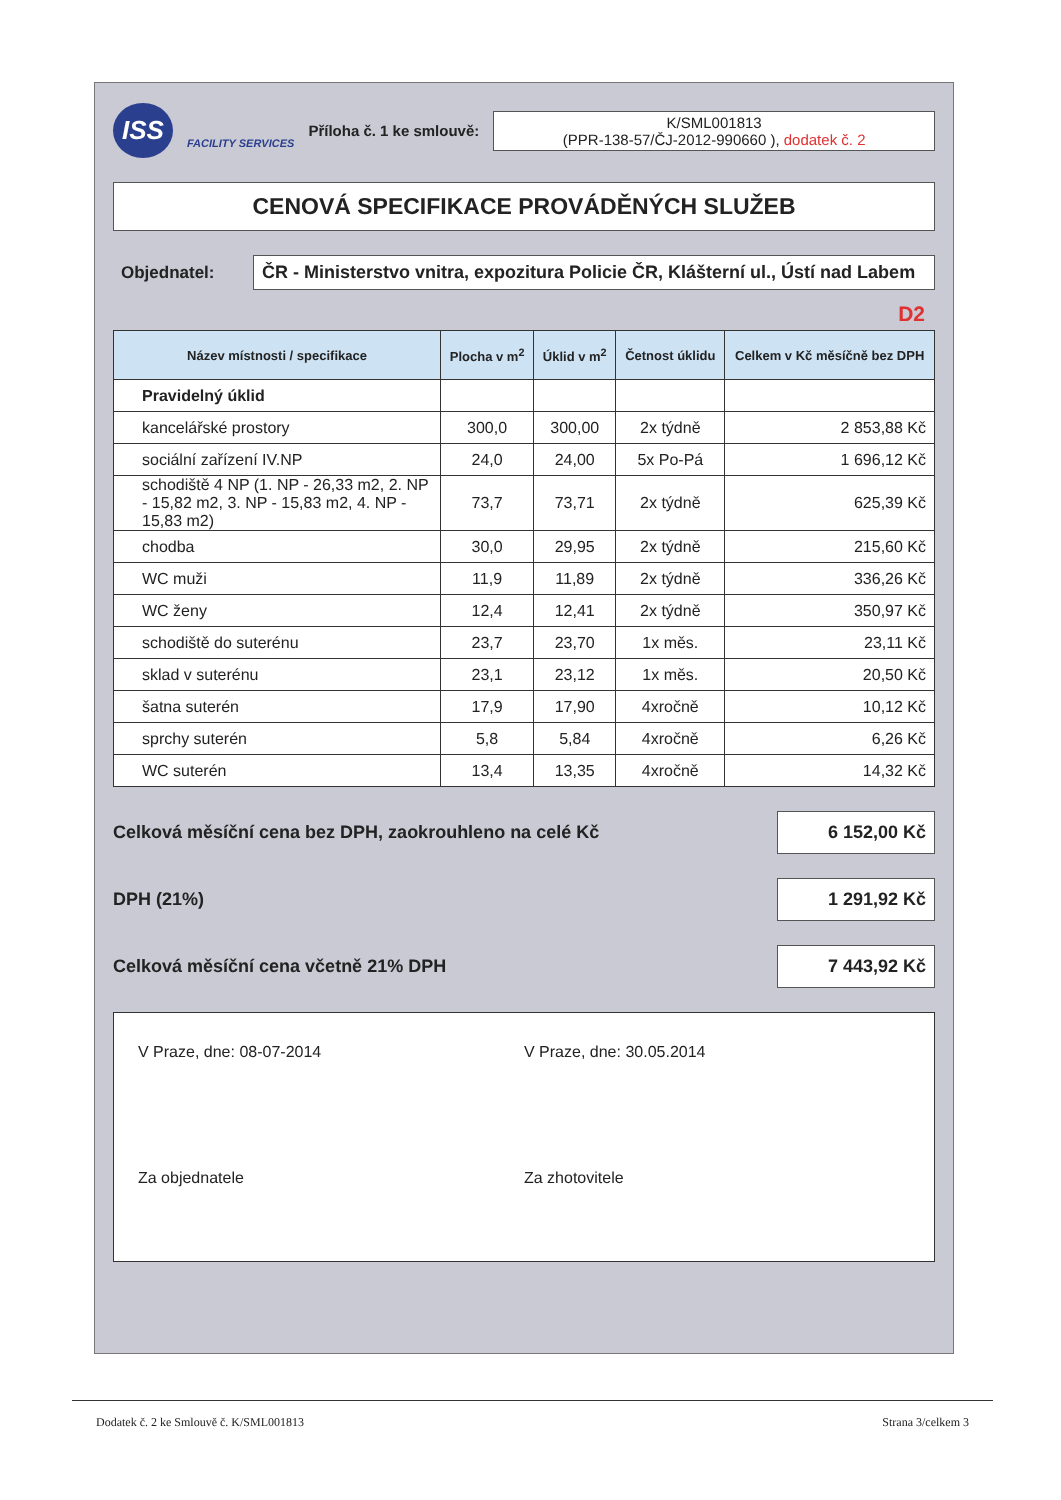ISS
FACILITY SERVICES
Příloha č. 1 ke smlouvě:
K/SML001813
(PPR-138-57/ČJ-2012-990660 ), dodatek č. 2
CENOVÁ SPECIFIKACE PROVÁDĚNÝCH SLUŽEB
Objednatel:
ČR - Ministerstvo vnitra, expozitura Policie ČR, Klášterní ul., Ústí nad Labem
D2
| Název místnosti / specifikace | Plocha v m<sup>2</sup> | Úklid v m<sup>2</sup> | Četnost úklidu | Celkem v Kč měsíčně bez DPH |
| --- | --- | --- | --- | --- |
| Pravidelný úklid | | | | |
| kancelářské prostory | 300,0 | 300,00 | 2x týdně | 2 853,88 Kč |
| sociální zařízení IV.NP | 24,0 | 24,00 | 5x Po-Pá | 1 696,12 Kč |
| schodiště 4 NP (1. NP - 26,33 m2, 2. NP - 15,82 m2, 3. NP - 15,83 m2, 4. NP - 15,83 m2) | 73,7 | 73,71 | 2x týdně | 625,39 Kč |
| chodba | 30,0 | 29,95 | 2x týdně | 215,60 Kč |
| WC muži | 11,9 | 11,89 | 2x týdně | 336,26 Kč |
| WC ženy | 12,4 | 12,41 | 2x týdně | 350,97 Kč |
| schodiště do suterénu | 23,7 | 23,70 | 1x měs. | 23,11 Kč |
| sklad v suterénu | 23,1 | 23,12 | 1x měs. | 20,50 Kč |
| šatna suterén | 17,9 | 17,90 | 4xročně | 10,12 Kč |
| sprchy suterén | 5,8 | 5,84 | 4xročně | 6,26 Kč |
| WC suterén | 13,4 | 13,35 | 4xročně | 14,32 Kč |
Celková měsíční cena bez DPH, zaokrouhleno na celé Kč 6 152,00 Kč
DPH (21%) 1 291,92 Kč
Celková měsíční cena včetně 21% DPH 7 443,92 Kč
V Praze, dne: 08-07-2014
Za objednatele
V Praze, dne: 30.05.2014
Za zhotovitele
Dodatek č. 2 ke Smlouvě č. K/SML001813 Strana 3/celkem 3